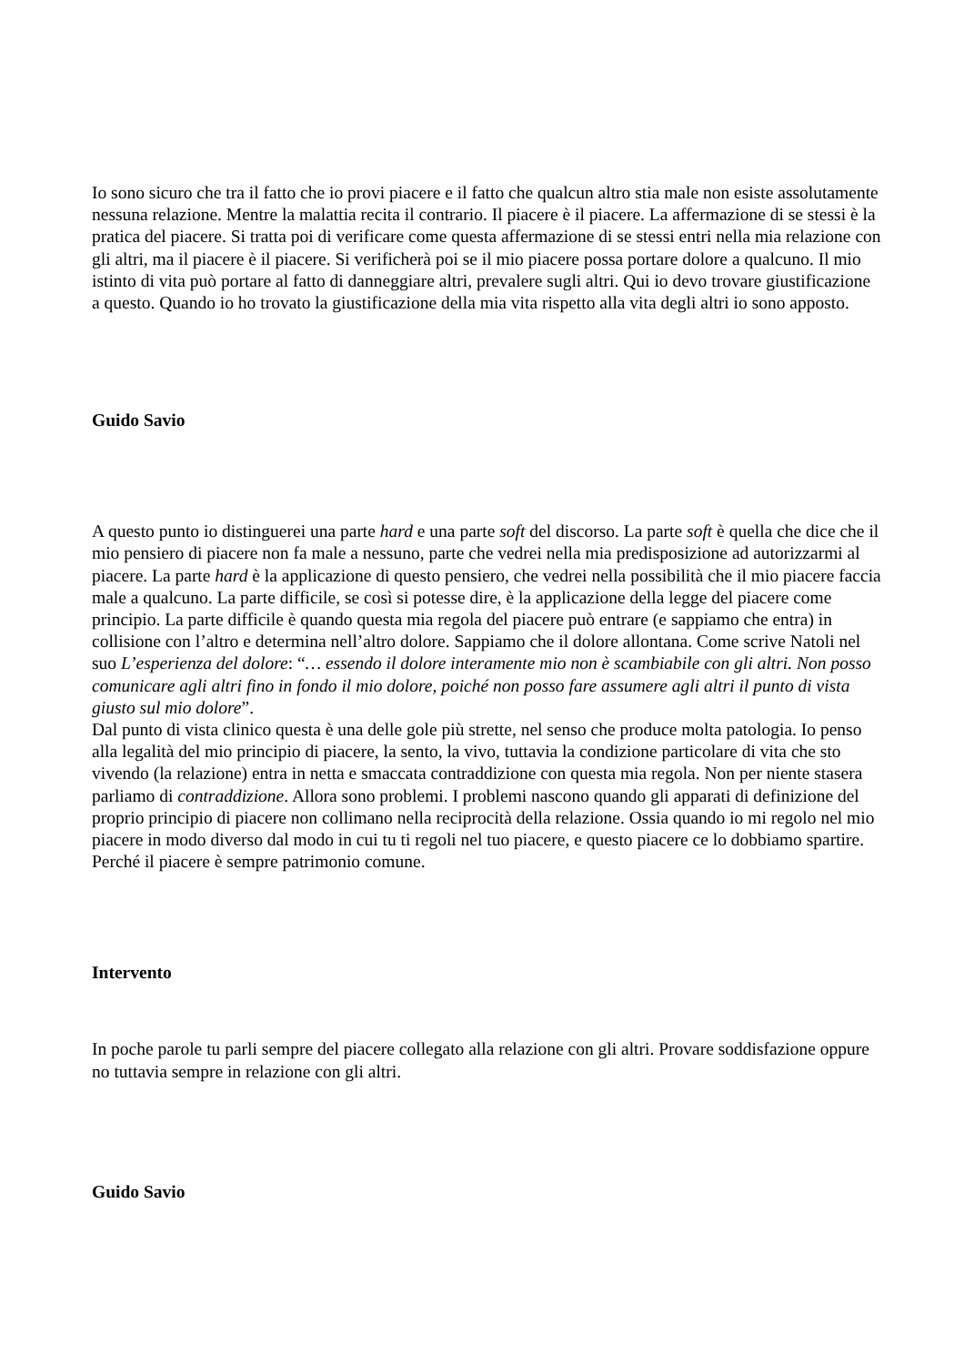Io sono sicuro che tra il fatto che io provi piacere e il fatto che qualcun altro stia male non esiste assolutamente nessuna relazione. Mentre la malattia recita il contrario. Il piacere è il piacere. La affermazione di se stessi è la pratica del piacere. Si tratta poi di verificare come questa affermazione di se stessi entri nella mia relazione con gli altri, ma il piacere è il piacere. Si verificherà poi se il mio piacere possa portare dolore a qualcuno. Il mio istinto di vita può portare al fatto di danneggiare altri, prevalere sugli altri. Qui io devo trovare giustificazione a questo. Quando io ho trovato la giustificazione della mia vita rispetto alla vita degli altri io sono apposto.
Guido Savio
A questo punto io distinguerei una parte hard e una parte soft del discorso. La parte soft è quella che dice che il mio pensiero di piacere non fa male a nessuno, parte che vedrei nella mia predisposizione ad autorizzarmi al piacere. La parte hard è la applicazione di questo pensiero, che vedrei nella possibilità che il mio piacere faccia male a qualcuno. La parte difficile, se così si potesse dire, è la applicazione della legge del piacere come principio. La parte difficile è quando questa mia regola del piacere può entrare (e sappiamo che entra) in collisione con l’altro e determina nell’altro dolore. Sappiamo che il dolore allontana. Come scrive Natoli nel suo L’esperienza del dolore: “… essendo il dolore interamente mio non è scambiabile con gli altri. Non posso comunicare agli altri fino in fondo il mio dolore, poiché non posso fare assumere agli altri il punto di vista giusto sul mio dolore”.
Dal punto di vista clinico questa è una delle gole più strette, nel senso che produce molta patologia. Io penso alla legalità del mio principio di piacere, la sento, la vivo, tuttavia la condizione particolare di vita che sto vivendo (la relazione) entra in netta e smaccata contraddizione con questa mia regola. Non per niente stasera parliamo di contraddizione. Allora sono problemi. I problemi nascono quando gli apparati di definizione del proprio principio di piacere non collimano nella reciprocità della relazione. Ossia quando io mi regolo nel mio piacere in modo diverso dal modo in cui tu ti regoli nel tuo piacere, e questo piacere ce lo dobbiamo spartire. Perché il piacere è sempre patrimonio comune.
Intervento
In poche parole tu parli sempre del piacere collegato alla relazione con gli altri. Provare soddisfazione oppure no tuttavia sempre in relazione con gli altri.
Guido Savio